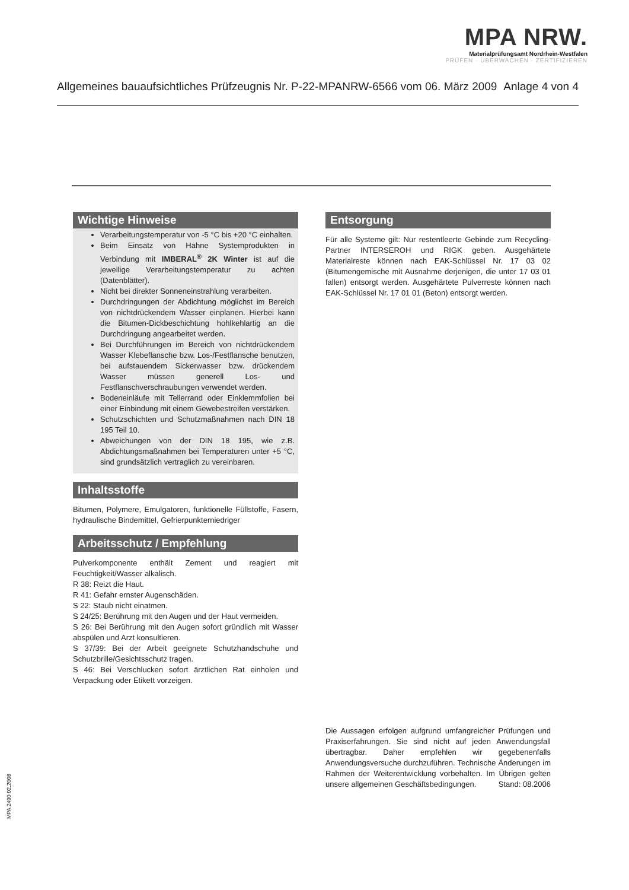MPA NRW.
Materialprüfungsamt Nordrhein-Westfalen
PRÜFEN · ÜBERWACHEN · ZERTIFIZIEREN
Allgemeines bauaufsichtliches Prüfzeugnis Nr. P-22-MPANRW-6566 vom 06. März 2009 Anlage 4 von 4
Wichtige Hinweise
Verarbeitungstemperatur von -5 °C bis +20 °C einhalten.
Beim Einsatz von Hahne Systemprodukten in Verbindung mit IMBERAL<sup>®</sup> 2K Winter ist auf die jeweilige Verarbeitungstemperatur zu achten (Datenblätter).
Nicht bei direkter Sonneneinstrahlung verarbeiten.
Durchdringungen der Abdichtung möglichst im Bereich von nichtdrückendem Wasser einplanen. Hierbei kann die Bitumen-Dickbeschichtung hohlkehlartig an die Durchdringung angearbeitet werden.
Bei Durchführungen im Bereich von nichtdrückendem Wasser Klebeflansche bzw. Los-/Festflansche benutzen, bei aufstauendem Sickerwasser bzw. drückendem Wasser müssen generell Los- und Festflanschverschraubungen verwendet werden.
Bodeneinläufe mit Tellerrand oder Einklemmfolien bei einer Einbindung mit einem Gewebestreifen verstärken.
Schutzschichten und Schutzmaßnahmen nach DIN 18 195 Teil 10.
Abweichungen von der DIN 18 195, wie z.B. Abdichtungsmaßnahmen bei Temperaturen unter +5 °C, sind grundsätzlich vertraglich zu vereinbaren.
Inhaltsstoffe
Bitumen, Polymere, Emulgatoren, funktionelle Füllstoffe, Fasern, hydraulische Bindemittel, Gefrierpunkterniedriger
Arbeitsschutz / Empfehlung
Pulverkomponente enthält Zement und reagiert mit Feuchtigkeit/Wasser alkalisch.
R 38: Reizt die Haut.
R 41: Gefahr ernster Augenschäden.
S 22: Staub nicht einatmen.
S 24/25: Berührung mit den Augen und der Haut vermeiden.
S 26: Bei Berührung mit den Augen sofort gründlich mit Wasser abspülen und Arzt konsultieren.
S 37/39: Bei der Arbeit geeignete Schutzhandschuhe und Schutzbrille/Gesichtsschutz tragen.
S 46: Bei Verschlucken sofort ärztlichen Rat einholen und Verpackung oder Etikett vorzeigen.
Entsorgung
Für alle Systeme gilt: Nur restentleerte Gebinde zum Recycling-Partner INTERSEROH und RIGK geben. Ausgehärtete Materialreste können nach EAK-Schlüssel Nr. 17 03 02 (Bitumengemische mit Ausnahme derjenigen, die unter 17 03 01 fallen) entsorgt werden. Ausgehärtete Pulverreste können nach EAK-Schlüssel Nr. 17 01 01 (Beton) entsorgt werden.
Die Aussagen erfolgen aufgrund umfangreicher Prüfungen und Praxiserfahrungen. Sie sind nicht auf jeden Anwendungsfall übertragbar. Daher empfehlen wir gegebenenfalls Anwendungsversuche durchzuführen. Technische Änderungen im Rahmen der Weiterentwicklung vorbehalten. Im Übrigen gelten unsere allgemeinen Geschäftsbedingungen. Stand: 08.2006
MPA 2490 02.2008